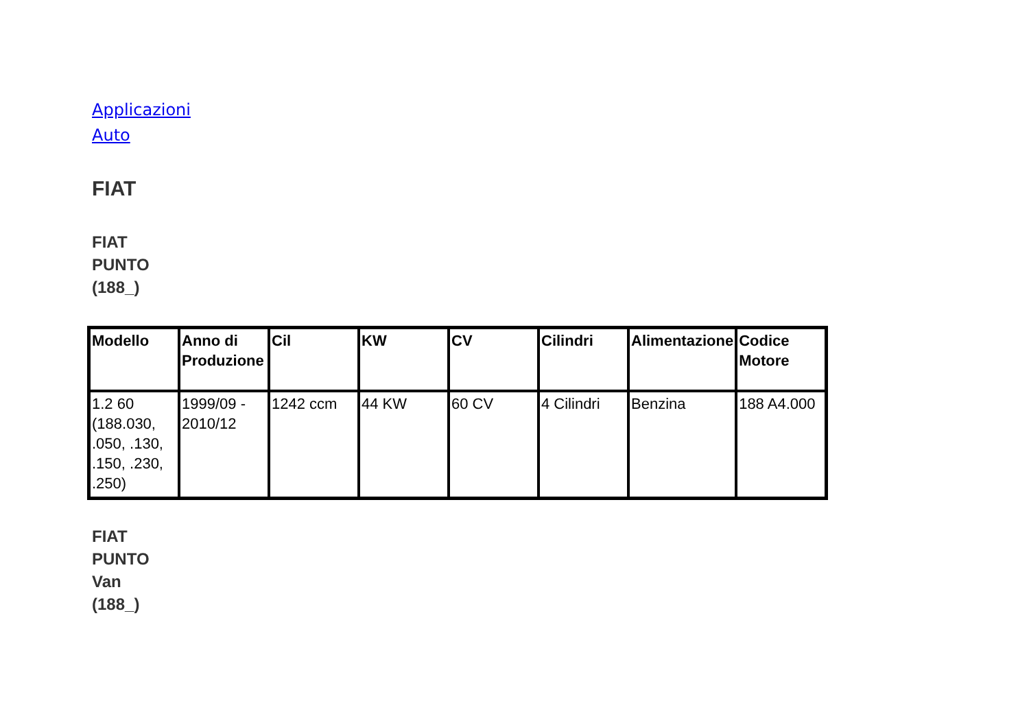Applicazioni Auto
FIAT
FIAT PUNTO (188_)
| Modello | Anno di Produzione | Cil | KW | CV | Cilindri | Alimentazione | Codice Motore |
| --- | --- | --- | --- | --- | --- | --- | --- |
| 1.2 60 (188.030, .050, .130, .150, .230, .250) | 1999/09 - 2010/12 | 1242 ccm | 44 KW | 60 CV | 4 Cilindri | Benzina | 188 A4.000 |
FIAT PUNTO Van (188_)